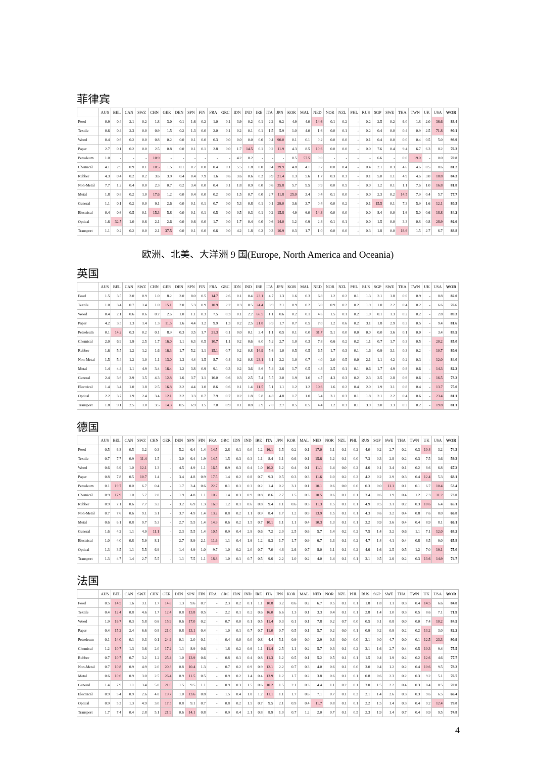菲律宾
| | AUS | BEL | CAN | SWZ | CHN | GER | DEN | SPN | FIN | FRA | GRC | IDN | IND | IRE | ITA | JPN | KOR | MAL | NED | NOR | NZL | PHL | RUS | SGP | SWE | THA | TWN | UK | USA | WOR |
| --- | --- | --- | --- | --- | --- | --- | --- | --- | --- | --- | --- | --- | --- | --- | --- | --- | --- | --- | --- | --- | --- | --- | --- | --- | --- | --- | --- | --- | --- | --- |
| Food | 0.9 | 0.4 | 2.1 | 0.2 | 1.8 | 3.0 | 0.1 | 1.6 | 0.2 | 1.0 | 0.1 | 3.9 | 0.2 | 0.1 | 2.2 | 9.2 | 4.9 | 4.0 | 14.6 | 0.1 | 0.2 | - | 0.2 | 2.5 | 0.2 | 6.0 | 1.8 | 2.0 | 36.6 | 88.4 |
| Textile | 0.6 | 0.4 | 2.3 | 0.0 | 0.9 | 1.5 | 0.2 | 1.3 | 0.0 | 2.0 | 0.1 | 0.2 | 0.1 | 0.1 | 1.5 | 5.9 | 1.0 | 4.0 | 1.6 | 0.0 | 0.1 | - | 0.2 | 0.4 | 0.0 | 0.4 | 0.9 | 2.5 | 71.8 | 90.1 |
| Wood | 0.4 | 0.6 | 0.2 | 0.0 | 0.8 | 0.2 | 0.0 | 0.1 | 0.0 | 0.3 | 0.0 | 0.0 | 0.0 | 0.0 | 0.4 | 90.0 | 0.1 | 0.1 | 0.2 | 0.0 | 0.0 | - | 0.1 | 0.4 | 0.0 | 0.0 | 0.4 | 0.5 | 5.0 | 98.9 |
| Paper | 2.7 | 0.1 | 0.2 | 0.0 | 2.5 | 0.8 | 0.0 | 0.1 | 0.1 | 2.8 | 0.0 | 1.7 | 14.5 | 0.1 | 0.2 | 11.9 | 4.3 | 8.5 | 10.6 | 0.0 | 0.0 | - | 0.0 | 7.6 | 0.4 | 9.4 | 6.7 | 6.3 | 8.2 | 76.3 |
| Petroleum | 1.0 | - | - | - | 10.9 | - | - | - | - | - | - | 4.2 | 0.2 | - | - | - | 0.5 | 57.5 | 0.0 | - | - | - | - | 6.6 | - | 0.0 | 19.0 | - | 0.0 | 70.8 |
| Chemical | 4.1 | 2.9 | 0.9 | 0.1 | 10.5 | 1.5 | 0.1 | 0.7 | 0.0 | 0.4 | 0.1 | 5.5 | 1.8 | 0.0 | 0.4 | 39.9 | 4.8 | 4.1 | 0.7 | 0.0 | 0.4 | - | 0.4 | 2.1 | 0.3 | 4.6 | 4.6 | 0.5 | 8.6 | 81.2 |
| Rubber | 4.3 | 0.4 | 0.2 | 0.2 | 3.6 | 3.9 | 0.4 | 0.4 | 7.9 | 1.6 | 0.6 | 3.6 | 0.6 | 0.2 | 3.9 | 21.4 | 1.3 | 5.6 | 1.7 | 0.3 | 0.3 | - | 0.1 | 5.0 | 1.1 | 4.9 | 4.6 | 3.0 | 18.8 | 84.3 |
| Non-Metal | 7.7 | 1.2 | 0.4 | 0.0 | 2.3 | 0.7 | 0.2 | 3.4 | 0.0 | 0.4 | 0.1 | 1.8 | 0.9 | 0.0 | 0.6 | 35.8 | 5.7 | 9.5 | 0.9 | 0.0 | 0.5 | - | 0.0 | 1.2 | 0.1 | 1.1 | 7.6 | 1.0 | 16.8 | 81.8 |
| Metal | 1.8 | 0.8 | 0.2 | 1.0 | 17.6 | 1.2 | 0.0 | 0.4 | 0.0 | 0.2 | 0.0 | 1.5 | 0.7 | 0.0 | 2.7 | 11.8 | 25.0 | 3.4 | 0.4 | 0.1 | 0.0 | - | 0.0 | 2.3 | 0.2 | 14.5 | 7.9 | 0.4 | 5.7 | 77.7 |
| General | 1.1 | 0.1 | 0.2 | 0.0 | 9.1 | 2.6 | 0.0 | 0.1 | 0.1 | 0.7 | 0.0 | 5.3 | 0.8 | 0.1 | 0.1 | 29.0 | 3.6 | 3.7 | 0.4 | 0.0 | 0.2 | - | 0.1 | 15.5 | 0.1 | 7.3 | 5.9 | 1.6 | 12.1 | 80.3 |
| Electrical | 0.4 | 0.6 | 0.5 | 0.1 | 15.3 | 5.8 | 0.0 | 0.1 | 0.1 | 0.5 | 0.0 | 0.5 | 0.3 | 0.1 | 0.2 | 15.8 | 4.9 | 6.0 | 14.3 | 0.0 | 0.0 | - | 0.0 | 8.4 | 0.0 | 1.6 | 5.0 | 0.6 | 18.8 | 84.2 |
| Optical | 1.6 | 32.7 | 1.0 | 0.6 | 2.1 | 2.6 | 0.0 | 0.6 | 0.0 | 1.7 | 0.0 | 1.7 | 0.4 | 0.0 | 0.6 | 14.0 | 1.2 | 0.9 | 2.8 | 0.1 | 0.1 | - | 0.0 | 1.5 | 0.0 | 3.3 | 0.8 | 0.8 | 28.9 | 92.6 |
| Transport | 1.1 | 0.2 | 0.2 | 0.0 | 2.1 | 37.5 | 0.0 | 0.1 | 0.0 | 0.6 | 0.0 | 4.2 | 1.8 | 0.2 | 0.3 | 16.9 | 0.3 | 1.7 | 1.0 | 0.0 | 0.0 | - | 0.3 | 1.8 | 0.0 | 18.6 | 1.5 | 2.7 | 6.7 | 88.8 |
欧洲、北美、大洋洲 9 国(Europe, North America and Oceania)
英国
| | AUS | BEL | CAN | SWZ | CHN | GER | DEN | SPN | FIN | FRA | GRC | IDN | IND | IRE | ITA | JPN | KOR | MAL | NED | NOR | NZL | PHL | RUS | SGP | SWE | THA | TWN | UK | USA | WOR |
| --- | --- | --- | --- | --- | --- | --- | --- | --- | --- | --- | --- | --- | --- | --- | --- | --- | --- | --- | --- | --- | --- | --- | --- | --- | --- | --- | --- | --- | --- | --- |
| Food | 1.5 | 3.5 | 2.0 | 0.9 | 1.0 | 8.2 | 2.0 | 8.0 | 0.5 | 14.7 | 2.6 | 0.1 | 0.4 | 23.1 | 4.7 | 1.3 | 1.6 | 0.3 | 6.8 | 1.2 | 0.2 | 0.1 | 1.3 | 2.1 | 1.8 | 0.6 | 0.9 | - | 8.8 | 82.0 |
| Textile | 1.0 | 3.4 | 0.7 | 1.4 | 1.0 | 15.1 | 2.0 | 5.3 | 0.9 | 10.9 | 2.2 | 0.3 | 0.5 | 24.4 | 8.9 | 2.1 | 0.9 | 0.2 | 5.0 | 0.9 | 0.2 | 0.2 | 1.9 | 1.0 | 2.2 | 0.4 | 0.2 | - | 6.6 | 76.6 |
| Wood | 0.4 | 2.1 | 0.6 | 0.6 | 0.7 | 2.6 | 1.0 | 1.1 | 0.3 | 7.5 | 0.3 | 0.1 | 2.2 | 66.5 | 1.1 | 0.6 | 0.2 | 0.1 | 4.6 | 1.5 | 0.1 | 0.2 | 1.0 | 0.1 | 1.3 | 0.2 | 0.2 | - | 2.8 | 89.3 |
| Paper | 4.2 | 3.5 | 1.3 | 1.4 | 1.3 | 11.5 | 1.6 | 4.4 | 1.2 | 9.9 | 1.3 | 0.2 | 2.5 | 21.8 | 3.9 | 1.7 | 0.7 | 0.5 | 7.0 | 1.2 | 0.6 | 0.2 | 3.1 | 1.8 | 2.9 | 0.3 | 0.5 | - | 9.4 | 81.6 |
| Petroleum | 0.1 | 14.2 | 0.3 | 0.2 | 0.1 | 8.9 | 0.3 | 3.5 | 1.7 | 21.3 | 0.1 | 0.0 | 0.1 | 3.4 | 1.1 | 0.5 | 0.1 | 0.0 | 31.7 | 5.1 | 0.0 | 0.0 | 0.0 | 0.0 | 3.6 | 0.1 | 0.0 | - | 3.4 | 83.5 |
| Chemical | 2.0 | 6.9 | 1.9 | 2.5 | 1.7 | 16.0 | 1.1 | 6.3 | 0.5 | 10.7 | 1.1 | 0.2 | 0.6 | 6.0 | 5.2 | 2.7 | 1.0 | 0.3 | 7.8 | 0.6 | 0.2 | 0.2 | 1.1 | 0.7 | 1.7 | 0.3 | 0.5 | - | 20.2 | 85.0 |
| Rubber | 1.6 | 5.5 | 1.2 | 1.2 | 1.6 | 16.3 | 1.7 | 5.2 | 1.1 | 15.1 | 0.7 | 0.2 | 0.8 | 14.9 | 5.6 | 1.0 | 0.5 | 0.5 | 6.5 | 1.7 | 0.3 | 0.1 | 1.6 | 0.9 | 3.1 | 0.3 | 0.2 | - | 10.7 | 80.6 |
| Non-Metal | 1.5 | 5.4 | 1.2 | 1.0 | 1.1 | 13.0 | 1.3 | 4.4 | 1.5 | 8.7 | 0.4 | 0.2 | 0.8 | 23.1 | 6.1 | 2.2 | 1.0 | 0.7 | 4.0 | 2.0 | 0.5 | 0.0 | 2.1 | 1.1 | 4.2 | 0.2 | 0.3 | - | 12.0 | 84.0 |
| Metal | 1.4 | 4.4 | 1.1 | 4.9 | 3.4 | 16.4 | 1.2 | 3.8 | 0.9 | 9.1 | 0.3 | 0.2 | 3.6 | 8.6 | 5.4 | 2.6 | 1.7 | 0.5 | 4.8 | 2.5 | 0.1 | 0.1 | 0.6 | 1.7 | 4.9 | 0.8 | 0.6 | - | 14.3 | 82.2 |
| General | 2.4 | 3.6 | 2.9 | 1.5 | 4.3 | 12.8 | 1.6 | 3.7 | 1.1 | 10.0 | 0.6 | 0.3 | 2.5 | 7.4 | 5.5 | 2.0 | 1.9 | 1.0 | 4.7 | 4.3 | 0.3 | 0.2 | 2.3 | 2.5 | 2.8 | 0.6 | 0.6 | - | 16.5 | 73.2 |
| Electrical | 1.4 | 3.4 | 1.0 | 1.8 | 2.5 | 16.8 | 2.2 | 4.4 | 1.0 | 8.6 | 0.6 | 0.1 | 1.4 | 11.5 | 5.1 | 1.1 | 1.2 | 1.2 | 10.6 | 1.6 | 0.2 | 0.4 | 2.0 | 1.9 | 3.1 | 0.8 | 0.4 | - | 13.7 | 75.0 |
| Optical | 2.2 | 3.7 | 1.9 | 2.4 | 3.4 | 12.1 | 2.2 | 3.3 | 0.7 | 7.9 | 0.7 | 0.2 | 1.8 | 5.8 | 4.8 | 4.8 | 1.7 | 1.0 | 5.4 | 3.1 | 0.3 | 0.1 | 1.8 | 2.1 | 2.2 | 0.4 | 0.6 | - | 23.4 | 81.1 |
| Transport | 1.8 | 9.1 | 2.5 | 1.0 | 3.5 | 14.3 | 0.5 | 6.9 | 1.5 | 7.0 | 0.9 | 0.1 | 0.8 | 2.9 | 7.0 | 2.7 | 0.5 | 0.5 | 4.4 | 1.2 | 0.3 | 0.1 | 3.9 | 3.0 | 3.3 | 0.3 | 0.2 | - | 19.8 | 81.1 |
德国
| | AUS | BEL | CAN | SWZ | CHN | GER | DEN | SPN | FIN | FRA | GRC | IDN | IND | IRE | ITA | JPN | KOR | MAL | NED | NOR | NZL | PHL | RUS | SGP | SWE | THA | TWN | UK | USA | WOR |
| --- | --- | --- | --- | --- | --- | --- | --- | --- | --- | --- | --- | --- | --- | --- | --- | --- | --- | --- | --- | --- | --- | --- | --- | --- | --- | --- | --- | --- | --- | --- |
| Food | 0.5 | 6.8 | 0.5 | 3.2 | 0.3 | - | 5.2 | 6.4 | 1.4 | 14.5 | 2.8 | 0.1 | 0.0 | 1.2 | 16.1 | 1.5 | 0.2 | 0.1 | 17.0 | 1.1 | 0.1 | 0.2 | 4.0 | 0.2 | 2.7 | 0.2 | 0.3 | 10.4 | 3.2 | 74.3 |
| Textile | 0.7 | 7.7 | 0.9 | 11.4 | 1.5 | - | 3.0 | 6.4 | 1.9 | 14.5 | 1.5 | 0.3 | 0.3 | 1.1 | 8.4 | 1.1 | 0.6 | 0.1 | 15.6 | 1.2 | 0.1 | 0.0 | 7.3 | 0.3 | 2.8 | 0.2 | 0.3 | 7.5 | 3.6 | 59.3 |
| Wood | 0.6 | 6.9 | 1.0 | 12.1 | 1.3 | - | 4.5 | 4.9 | 1.1 | 16.5 | 0.9 | 0.3 | 0.4 | 1.0 | 10.2 | 1.2 | 0.4 | 0.1 | 11.1 | 1.4 | 0.0 | 0.2 | 4.6 | 0.1 | 3.4 | 0.1 | 0.2 | 8.6 | 6.8 | 67.2 |
| Paper | 0.8 | 7.8 | 0.5 | 10.7 | 1.4 | - | 3.4 | 4.8 | 0.9 | 17.5 | 1.4 | 0.2 | 0.8 | 0.7 | 9.3 | 0.5 | 0.3 | 0.3 | 11.6 | 1.0 | 0.2 | 0.2 | 4.2 | 0.2 | 2.9 | 0.3 | 0.4 | 12.4 | 5.3 | 68.1 |
| Petroleum | 0.1 | 19.7 | 0.0 | 6.7 | 0.4 | - | 1.7 | 3.4 | 0.6 | 22.7 | 0.1 | 0.1 | 0.3 | 0.2 | 1.4 | 0.2 | 3.1 | 0.1 | 10.1 | 0.6 | 0.0 | 0.0 | 0.3 | 0.0 | 11.1 | 0.1 | 0.1 | 6.7 | 10.4 | 53.4 |
| Chemical | 0.9 | 17.9 | 1.0 | 5.7 | 2.8 | - | 1.9 | 4.8 | 1.1 | 10.2 | 1.4 | 0.3 | 0.9 | 0.8 | 8.6 | 2.7 | 1.5 | 0.3 | 10.5 | 0.6 | 0.1 | 0.1 | 3.4 | 0.6 | 1.9 | 0.4 | 1.2 | 7.3 | 11.2 | 73.0 |
| Rubber | 0.9 | 7.1 | 0.6 | 7.7 | 3.2 | - | 3.2 | 6.9 | 1.3 | 16.0 | 1.2 | 0.1 | 0.6 | 0.8 | 9.4 | 1.1 | 0.6 | 0.3 | 11.3 | 1.5 | 0.1 | 0.1 | 4.9 | 0.5 | 3.1 | 0.2 | 0.3 | 10.6 | 6.4 | 65.1 |
| Non-Metal | 0.7 | 7.6 | 0.6 | 9.1 | 3.1 | - | 3.7 | 4.9 | 1.4 | 13.2 | 0.8 | 0.2 | 1.1 | 0.9 | 8.4 | 1.7 | 1.2 | 0.9 | 13.9 | 1.5 | 0.1 | 0.1 | 4.3 | 0.6 | 3.2 | 0.4 | 0.8 | 7.6 | 8.0 | 66.8 |
| Metal | 0.6 | 6.1 | 0.8 | 9.7 | 5.3 | - | 2.7 | 5.5 | 1.4 | 14.9 | 0.6 | 0.2 | 1.5 | 0.7 | 10.1 | 1.1 | 1.1 | 0.4 | 10.3 | 1.3 | 0.1 | 0.1 | 3.2 | 0.9 | 3.6 | 0.4 | 0.4 | 8.9 | 8.1 | 66.1 |
| General | 1.6 | 4.2 | 1.1 | 4.9 | 11.1 | - | 2.3 | 5.5 | 1.4 | 10.5 | 0.9 | 0.4 | 2.9 | 0.6 | 7.2 | 2.0 | 2.5 | 0.6 | 5.7 | 1.4 | 0.2 | 0.2 | 7.5 | 1.4 | 3.2 | 0.6 | 1.1 | 7.1 | 12.0 | 68.2 |
| Electrical | 1.0 | 4.0 | 0.8 | 5.9 | 8.1 | - | 2.7 | 8.9 | 2.1 | 11.6 | 1.1 | 0.4 | 1.6 | 1.2 | 9.3 | 1.7 | 1.7 | 0.9 | 6.7 | 1.3 | 0.1 | 0.2 | 4.7 | 1.4 | 4.1 | 0.4 | 0.8 | 8.5 | 9.0 | 65.8 |
| Optical | 1.3 | 3.5 | 1.1 | 5.5 | 6.9 | - | 1.4 | 4.9 | 1.0 | 9.7 | 1.0 | 0.2 | 2.0 | 0.7 | 7.0 | 4.8 | 2.6 | 0.7 | 8.0 | 1.1 | 0.1 | 0.2 | 4.6 | 1.6 | 2.5 | 0.5 | 1.2 | 7.0 | 19.1 | 75.0 |
| Transport | 1.3 | 4.7 | 1.4 | 2.7 | 5.5 | - | 1.1 | 7.5 | 1.1 | 18.8 | 1.0 | 0.1 | 0.7 | 0.5 | 9.6 | 2.2 | 1.0 | 0.2 | 4.0 | 1.4 | 0.1 | 0.1 | 3.1 | 0.5 | 2.6 | 0.2 | 0.3 | 13.6 | 14.9 | 74.7 |
法国
| | AUS | BEL | CAN | SWZ | CHN | GER | DEN | SPN | FIN | FRA | GRC | IDN | IND | IRE | ITA | JPN | KOR | MAL | NED | NOR | NZL | PHL | RUS | SGP | SWE | THA | TWN | UK | USA | WOR |
| --- | --- | --- | --- | --- | --- | --- | --- | --- | --- | --- | --- | --- | --- | --- | --- | --- | --- | --- | --- | --- | --- | --- | --- | --- | --- | --- | --- | --- | --- | --- |
| Food | 0.5 | 14.5 | 1.6 | 3.1 | 1.7 | 14.8 | 1.3 | 9.6 | 0.7 | - | 2.3 | 0.2 | 0.1 | 1.1 | 10.8 | 3.2 | 0.6 | 0.2 | 6.7 | 0.5 | 0.1 | 0.1 | 1.8 | 1.8 | 1.1 | 0.3 | 0.4 | 14.5 | 6.6 | 84.8 |
| Textile | 0.4 | 12.4 | 0.8 | 4.6 | 1.7 | 12.4 | 0.8 | 13.8 | 0.5 | - | 2.2 | 0.1 | 0.2 | 0.6 | 16.0 | 6.6 | 1.3 | 0.1 | 3.3 | 0.4 | 0.1 | 0.1 | 2.8 | 1.4 | 1.0 | 0.3 | 0.5 | 8.6 | 7.1 | 71.9 |
| Wood | 1.9 | 16.7 | 0.3 | 5.8 | 0.6 | 15.9 | 0.6 | 17.0 | 0.2 | - | 0.7 | 0.0 | 0.1 | 0.5 | 11.4 | 0.3 | 0.1 | 0.1 | 7.8 | 0.2 | 0.7 | 0.0 | 0.5 | 0.1 | 0.8 | 0.0 | 0.0 | 7.4 | 10.2 | 84.5 |
| Paper | 0.4 | 15.2 | 2.4 | 6.6 | 0.8 | 21.0 | 0.8 | 13.1 | 0.4 | - | 1.0 | 0.1 | 0.7 | 0.7 | 11.0 | 0.7 | 0.5 | 0.1 | 5.7 | 0.2 | 0.0 | 0.1 | 0.9 | 0.2 | 0.9 | 0.2 | 0.2 | 13.2 | 3.0 | 82.2 |
| Petroleum | 0.1 | 14.0 | 0.1 | 0.3 | 0.1 | 24.9 | 0.1 | 2.0 | 0.1 | - | 0.4 | 0.0 | 0.0 | 0.8 | 4.4 | 5.1 | 0.9 | 0.0 | 2.9 | 0.3 | 0.0 | 0.0 | 3.1 | 0.0 | 4.7 | 0.0 | 0.1 | 12.5 | 23.3 | 90.9 |
| Chemical | 1.2 | 10.7 | 1.3 | 3.6 | 2.0 | 17.2 | 1.1 | 8.9 | 0.6 | - | 1.8 | 0.2 | 0.6 | 1.1 | 11.4 | 2.5 | 1.1 | 0.2 | 5.7 | 0.3 | 0.1 | 0.2 | 3.1 | 1.6 | 2.7 | 0.4 | 0.5 | 10.3 | 9.4 | 75.5 |
| Rubber | 0.7 | 10.7 | 0.7 | 3.2 | 1.2 | 25.4 | 1.0 | 13.9 | 0.6 | - | 0.8 | 0.1 | 0.4 | 0.8 | 11.3 | 1.2 | 0.5 | 0.1 | 5.2 | 0.5 | 0.1 | 0.1 | 1.5 | 0.4 | 1.9 | 0.2 | 0.2 | 12.6 | 4.6 | 77.7 |
| Non-Metal | 0.7 | 10.8 | 0.9 | 4.9 | 2.0 | 20.3 | 0.8 | 10.4 | 1.3 | - | 0.7 | 0.2 | 0.9 | 0.9 | 12.1 | 2.2 | 0.7 | 0.3 | 4.0 | 0.6 | 0.1 | 0.0 | 3.0 | 0.4 | 1.2 | 0.2 | 0.4 | 10.6 | 9.5 | 78.2 |
| Metal | 0.6 | 10.6 | 0.9 | 3.0 | 2.5 | 26.4 | 0.9 | 11.5 | 0.5 | - | 0.9 | 0.2 | 1.4 | 0.4 | 13.9 | 1.2 | 1.7 | 0.2 | 3.8 | 0.6 | 0.1 | 0.1 | 0.8 | 0.6 | 2.3 | 0.2 | 0.3 | 9.2 | 5.1 | 76.7 |
| General | 1.4 | 7.9 | 1.1 | 3.4 | 5.0 | 21.6 | 1.5 | 9.5 | 1.1 | - | 0.9 | 0.3 | 1.5 | 0.6 | 10.2 | 1.5 | 2.1 | 0.3 | 4.4 | 1.1 | 0.2 | 0.1 | 3.0 | 1.5 | 2.2 | 0.4 | 0.3 | 8.4 | 8.5 | 70.0 |
| Electrical | 0.9 | 5.4 | 0.9 | 2.6 | 4.8 | 19.7 | 1.0 | 13.6 | 0.8 | - | 1.5 | 0.4 | 1.8 | 1.2 | 11.1 | 1.1 | 1.7 | 0.6 | 7.1 | 0.7 | 0.1 | 0.2 | 2.1 | 1.4 | 2.6 | 0.3 | 0.3 | 9.6 | 6.5 | 66.4 |
| Optical | 0.9 | 5.3 | 1.3 | 4.9 | 3.0 | 17.5 | 0.8 | 9.1 | 0.7 | - | 0.8 | 0.2 | 1.5 | 0.7 | 9.5 | 2.1 | 0.9 | 0.4 | 11.7 | 0.8 | 0.1 | 0.1 | 2.2 | 1.5 | 1.4 | 0.3 | 0.4 | 9.2 | 12.4 | 79.0 |
| Transport | 1.7 | 7.4 | 0.4 | 2.8 | 5.1 | 21.9 | 0.6 | 14.1 | 0.8 | - | 0.9 | 0.4 | 2.1 | 0.8 | 8.9 | 1.0 | 0.7 | 1.2 | 2.0 | 0.7 | 0.1 | 0.5 | 2.3 | 1.9 | 1.4 | 0.7 | 0.4 | 9.9 | 9.5 | 74.8 |
4